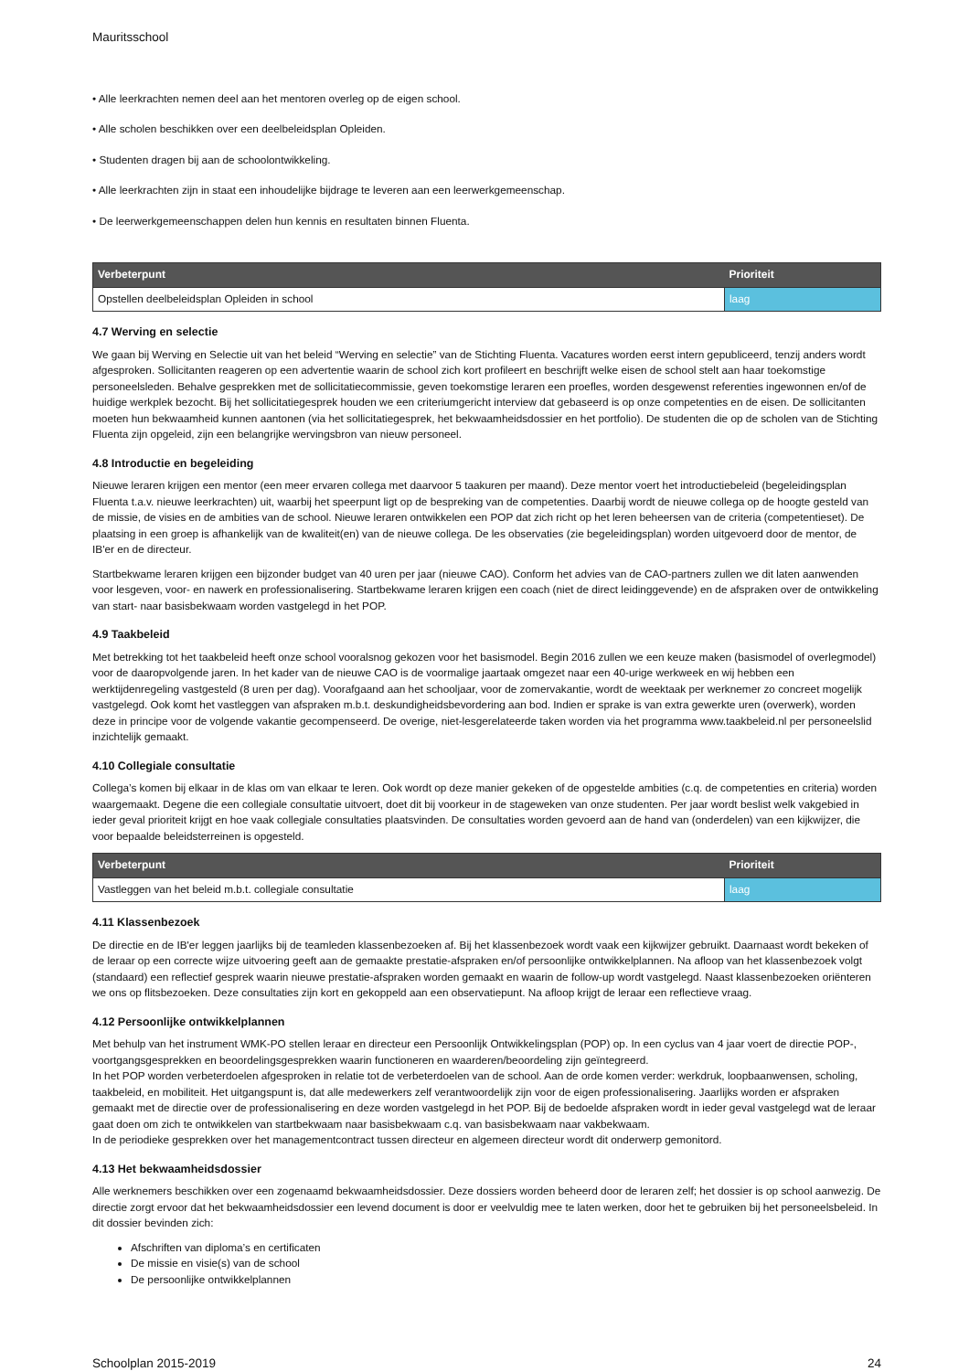Mauritsschool
• Alle leerkrachten nemen deel aan het mentoren overleg op de eigen school.
• Alle scholen beschikken over een deelbeleidsplan Opleiden.
• Studenten dragen bij aan de schoolontwikkeling.
• Alle leerkrachten zijn in staat een inhoudelijke bijdrage te leveren aan een leerwerkgemeenschap.
• De leerwerkgemeenschappen delen hun kennis en resultaten binnen Fluenta.
| Verbeterpunt | Prioriteit |
| --- | --- |
| Opstellen deelbeleidsplan Opleiden in school | laag |
4.7 Werving en selectie
We gaan bij Werving en Selectie uit van het beleid “Werving en selectie” van de Stichting Fluenta. Vacatures worden eerst intern gepubliceerd, tenzij anders wordt afgesproken. Sollicitanten reageren op een advertentie waarin de school zich kort profileert en beschrijft welke eisen de school stelt aan haar toekomstige personeelsleden. Behalve gesprekken met de sollicitatiecommissie, geven toekomstige leraren een proefles, worden desgewenst referenties ingewonnen en/of de huidige werkplek bezocht. Bij het sollicitatiegesprek houden we een criteriumgericht interview dat gebaseerd is op onze competenties en de eisen. De sollicitanten moeten hun bekwaamheid kunnen aantonen (via het sollicitatiegesprek, het bekwaamheidsdossier en het portfolio). De studenten die op de scholen van de Stichting Fluenta zijn opgeleid, zijn een belangrijke wervingsbron van nieuw personeel.
4.8 Introductie en begeleiding
Nieuwe leraren krijgen een mentor (een meer ervaren collega met daarvoor 5 taakuren per maand). Deze mentor voert het introductiebeleid (begeleidingsplan Fluenta t.a.v. nieuwe leerkrachten) uit, waarbij het speerpunt ligt op de bespreking van de competenties. Daarbij wordt de nieuwe collega op de hoogte gesteld van de missie, de visies en de ambities van de school. Nieuwe leraren ontwikkelen een POP dat zich richt op het leren beheersen van de criteria (competentieset). De plaatsing in een groep is afhankelijk van de kwaliteit(en) van de nieuwe collega. De les observaties (zie begeleidingsplan) worden uitgevoerd door de mentor, de IB'er en de directeur.
Startbekwame leraren krijgen een bijzonder budget van 40 uren per jaar (nieuwe CAO). Conform het advies van de CAO-partners zullen we dit laten aanwenden voor lesgeven, voor- en nawerk en professionalisering. Startbekwame leraren krijgen een coach (niet de direct leidinggevende) en de afspraken over de ontwikkeling van start- naar basisbekwaam worden vastgelegd in het POP.
4.9 Taakbeleid
Met betrekking tot het taakbeleid heeft onze school vooralsnog gekozen voor het basismodel. Begin 2016 zullen we een keuze maken (basismodel of overlegmodel) voor de daaropvolgende jaren. In het kader van de nieuwe CAO is de voormalige jaartaak omgezet naar een 40-urige werkweek en wij hebben een werktijdenregeling vastgesteld (8 uren per dag). Voorafgaand aan het schooljaar, voor de zomervakantie, wordt de weektaak per werknemer zo concreet mogelijk vastgelegd. Ook komt het vastleggen van afspraken m.b.t. deskundigheidsbevordering aan bod. Indien er sprake is van extra gewerkte uren (overwerk), worden deze in principe voor de volgende vakantie gecompenseerd. De overige, niet-lesgerelateerde taken worden via het programma www.taakbeleid.nl per personeelslid inzichtelijk gemaakt.
4.10 Collegiale consultatie
Collega’s komen bij elkaar in de klas om van elkaar te leren. Ook wordt op deze manier gekeken of de opgestelde ambities (c.q. de competenties en criteria) worden waargemaakt. Degene die een collegiale consultatie uitvoert, doet dit bij voorkeur in de stageweken van onze studenten. Per jaar wordt beslist welk vakgebied in ieder geval prioriteit krijgt en hoe vaak collegiale consultaties plaatsvinden. De consultaties worden gevoerd aan de hand van (onderdelen) van een kijkwijzer, die voor bepaalde beleidsterreinen is opgesteld.
| Verbeterpunt | Prioriteit |
| --- | --- |
| Vastleggen van het beleid m.b.t. collegiale consultatie | laag |
4.11 Klassenbezoek
De directie en de IB'er leggen jaarlijks bij de teamleden klassenbezoeken af. Bij het klassenbezoek wordt vaak een kijkwijzer gebruikt. Daarnaast wordt bekeken of de leraar op een correcte wijze uitvoering geeft aan de gemaakte prestatie-afspraken en/of persoonlijke ontwikkelplannen. Na afloop van het klassenbezoek volgt (standaard) een reflectief gesprek waarin nieuwe prestatie-afspraken worden gemaakt en waarin de follow-up wordt vastgelegd. Naast klassenbezoeken oriënteren we ons op flitsbezoeken. Deze consultaties zijn kort en gekoppeld aan een observatiepunt. Na afloop krijgt de leraar een reflectieve vraag.
4.12 Persoonlijke ontwikkelplannen
Met behulp van het instrument WMK-PO stellen leraar en directeur een Persoonlijk Ontwikkelingsplan (POP) op. In een cyclus van 4 jaar voert de directie POP-, voortgangsgesprekken en beoordelingsgesprekken waarin functioneren en waarderen/beoordeling zijn geïntegreerd.
In het POP worden verbeterdoelen afgesproken in relatie tot de verbeterdoelen van de school. Aan de orde komen verder: werkdruk, loopbaanwensen, scholing, taakbeleid, en mobiliteit. Het uitgangspunt is, dat alle medewerkers zelf verantwoordelijk zijn voor de eigen professionalisering. Jaarlijks worden er afspraken gemaakt met de directie over de professionalisering en deze worden vastgelegd in het POP. Bij de bedoelde afspraken wordt in ieder geval vastgelegd wat de leraar gaat doen om zich te ontwikkelen van startbekwaam naar basisbekwaam c.q. van basisbekwaam naar vakbekwaam.
In de periodieke gesprekken over het managementcontract tussen directeur en algemeen directeur wordt dit onderwerp gemonitord.
4.13 Het bekwaamheidsdossier
Alle werknemers beschikken over een zogenaamd bekwaamheidsdossier. Deze dossiers worden beheerd door de leraren zelf; het dossier is op school aanwezig. De directie zorgt ervoor dat het bekwaamheidsdossier een levend document is door er veelvuldig mee te laten werken, door het te gebruiken bij het personeelsbeleid. In dit dossier bevinden zich:
Afschriften van diploma’s en certificaten
De missie en visie(s) van de school
De persoonlijke ontwikkelplannen
Schoolplan 2015-2019 24